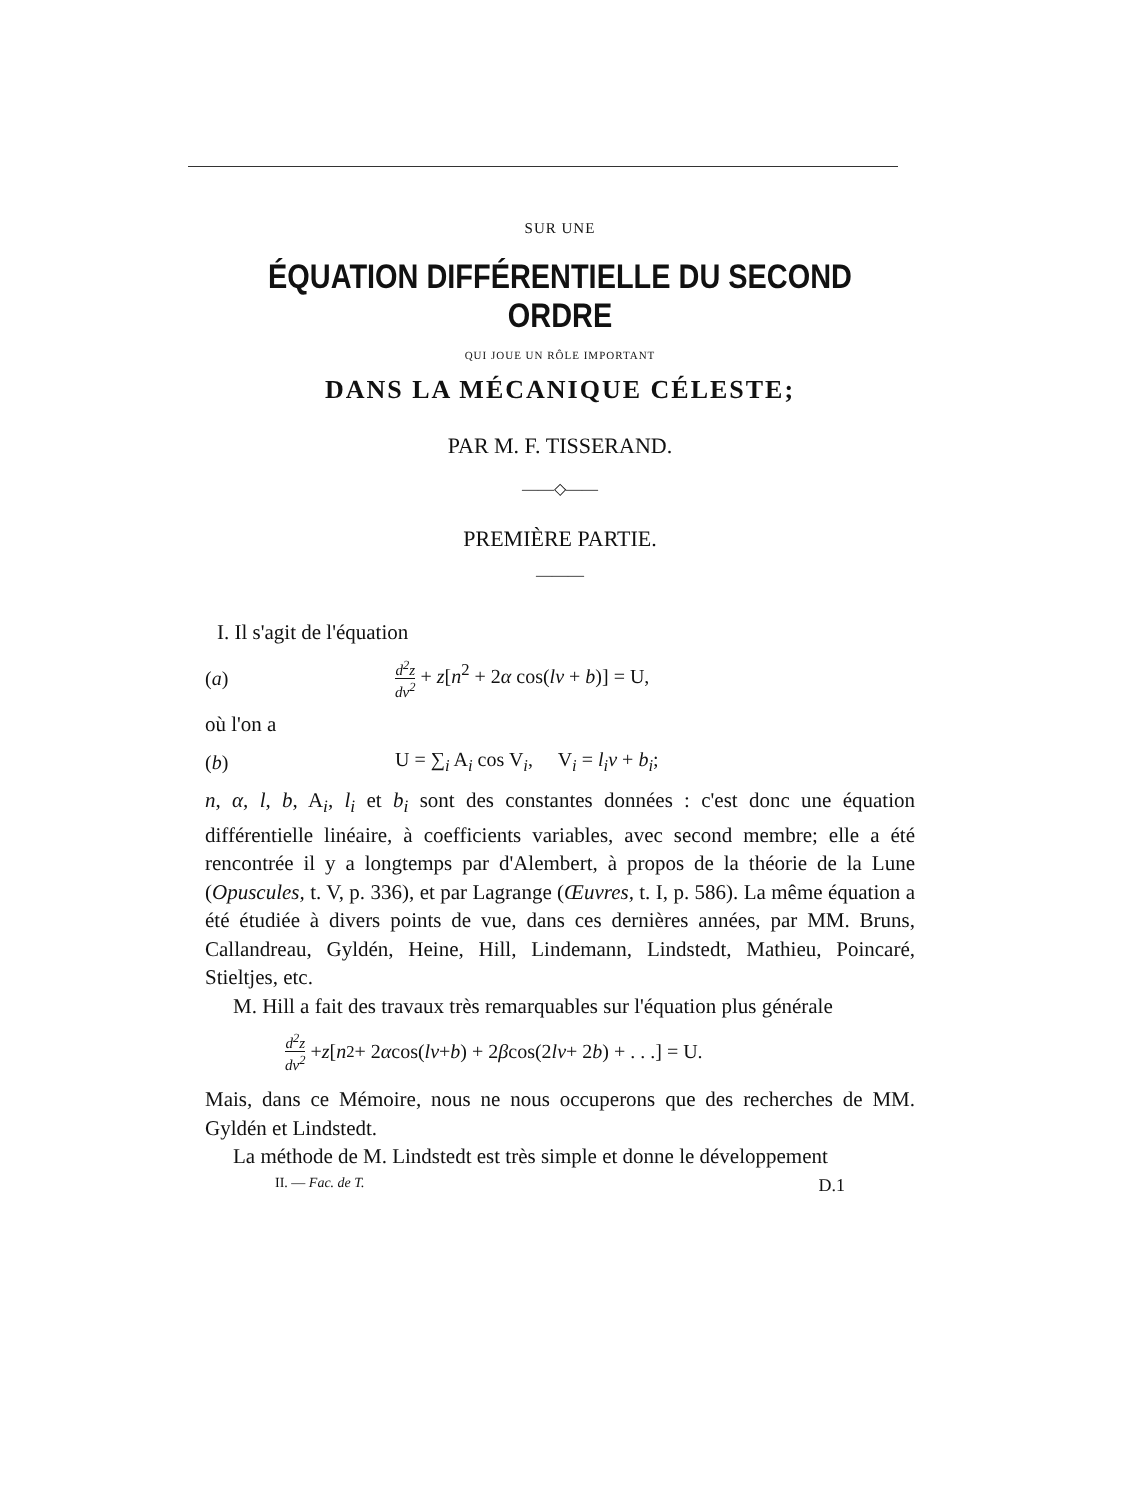SUR UNE
ÉQUATION DIFFÉRENTIELLE DU SECOND ORDRE
QUI JOUE UN RÔLE IMPORTANT
DANS LA MÉCANIQUE CÉLESTE;
PAR M. F. TISSERAND.
——◇——
PREMIÈRE PARTIE.
———
I. Il s'agit de l'équation
(a) d<sup>2</sup>z dv<sup>2</sup> + z[n<sup>2</sup> + 2α cos(lv + b)] = U,
où l'on a
(b) U = ∑<sub>i</sub> A<sub>i</sub> cos V<sub>i</sub>, V<sub>i</sub> = l<sub>i</sub>v + b<sub>i</sub>;
n, α, l, b, A<sub>i</sub>, l<sub>i</sub> et b<sub>i</sub> sont des constantes données : c'est donc une équation différentielle linéaire, à coefficients variables, avec second membre; elle a été rencontrée il y a longtemps par d'Alembert, à propos de la théorie de la Lune (Opuscules, t. V, p. 336), et par Lagrange (Œuvres, t. I, p. 586). La même équation a été étudiée à divers points de vue, dans ces dernières années, par MM. Bruns, Callandreau, Gyldén, Heine, Hill, Lindemann, Lindstedt, Mathieu, Poincaré, Stieltjes, etc.
M. Hill a fait des travaux très remarquables sur l'équation plus générale
d<sup>2</sup>z dv<sup>2</sup> + z [n<sup>2</sup> + 2 α cos(lv + b) + 2 β cos(2 lv + 2 b) + . . .] = U.
Mais, dans ce Mémoire, nous ne nous occuperons que des recherches de MM. Gyldén et Lindstedt.
La méthode de M. Lindstedt est très simple et donne le développement
II. — Fac. de T. D.1